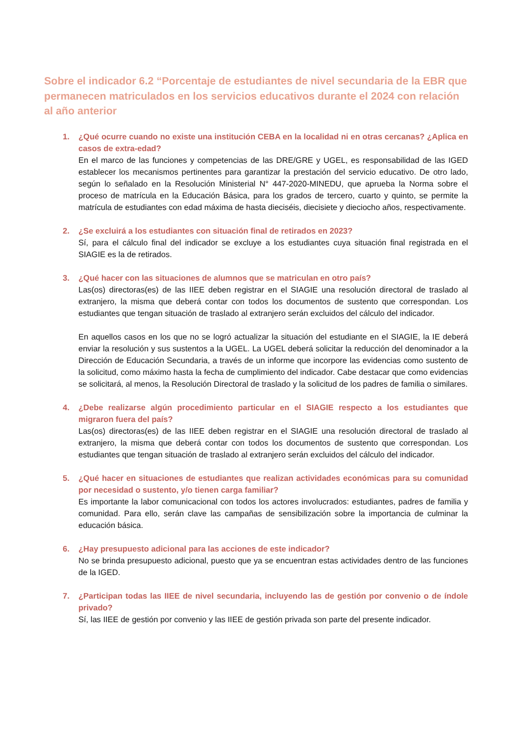Sobre el indicador 6.2 “Porcentaje de estudiantes de nivel secundaria de la EBR que permanecen matriculados en los servicios educativos durante el 2024 con relación al año anterior
1. ¿Qué ocurre cuando no existe una institución CEBA en la localidad ni en otras cercanas? ¿Aplica en casos de extra-edad?
En el marco de las funciones y competencias de las DRE/GRE y UGEL, es responsabilidad de las IGED establecer los mecanismos pertinentes para garantizar la prestación del servicio educativo. De otro lado, según lo señalado en la Resolución Ministerial N° 447-2020-MINEDU, que aprueba la Norma sobre el proceso de matrícula en la Educación Básica, para los grados de tercero, cuarto y quinto, se permite la matrícula de estudiantes con edad máxima de hasta dieciséis, diecisiete y dieciocho años, respectivamente.
2. ¿Se excluirá a los estudiantes con situación final de retirados en 2023?
Sí, para el cálculo final del indicador se excluye a los estudiantes cuya situación final registrada en el SIAGIE es la de retirados.
3. ¿Qué hacer con las situaciones de alumnos que se matriculan en otro país?
Las(os) directoras(es) de las IIEE deben registrar en el SIAGIE una resolución directoral de traslado al extranjero, la misma que deberá contar con todos los documentos de sustento que correspondan. Los estudiantes que tengan situación de traslado al extranjero serán excluidos del cálculo del indicador.
En aquellos casos en los que no se logró actualizar la situación del estudiante en el SIAGIE, la IE deberá enviar la resolución y sus sustentos a la UGEL. La UGEL deberá solicitar la reducción del denominador a la Dirección de Educación Secundaria, a través de un informe que incorpore las evidencias como sustento de la solicitud, como máximo hasta la fecha de cumplimiento del indicador. Cabe destacar que como evidencias se solicitará, al menos, la Resolución Directoral de traslado y la solicitud de los padres de familia o similares.
4. ¿Debe realizarse algún procedimiento particular en el SIAGIE respecto a los estudiantes que migraron fuera del país?
Las(os) directoras(es) de las IIEE deben registrar en el SIAGIE una resolución directoral de traslado al extranjero, la misma que deberá contar con todos los documentos de sustento que correspondan. Los estudiantes que tengan situación de traslado al extranjero serán excluidos del cálculo del indicador.
5. ¿Qué hacer en situaciones de estudiantes que realizan actividades económicas para su comunidad por necesidad o sustento, y/o tienen carga familiar?
Es importante la labor comunicacional con todos los actores involucrados: estudiantes, padres de familia y comunidad. Para ello, serán clave las campañas de sensibilización sobre la importancia de culminar la educación básica.
6. ¿Hay presupuesto adicional para las acciones de este indicador?
No se brinda presupuesto adicional, puesto que ya se encuentran estas actividades dentro de las funciones de la IGED.
7. ¿Participan todas las IIEE de nivel secundaria, incluyendo las de gestión por convenio o de índole privado?
Sí, las IIEE de gestión por convenio y las IIEE de gestión privada son parte del presente indicador.